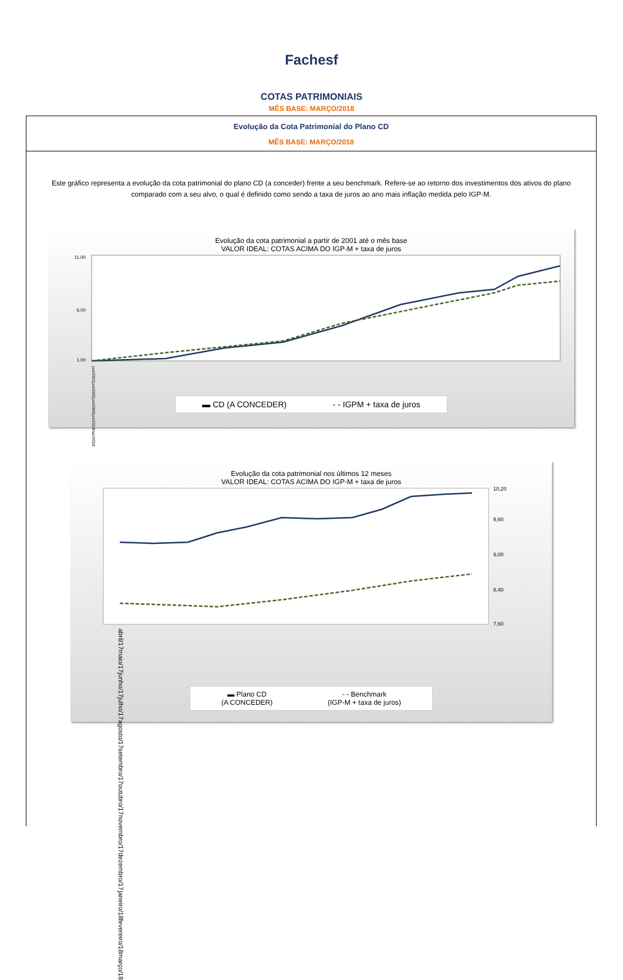Fachesf
COTAS PATRIMONIAIS
MÊS BASE: MARÇO/2018
Evolução da Cota Patrimonial do Plano CD
MÊS BASE: MARÇO/2018
Este gráfico representa a evolução da cota patrimonial do plano CD (a conceder) frente a seu benchmark. Refere-se ao retorno dos investimentos dos ativos do plano comparado com a seu alvo, o qual é definido como sendo a taxa de juros ao ano mais inflação medida pelo IGP-M.
Evolução da cota patrimonial a partir de 2001 até o mês base
VALOR IDEAL: COTAS ACIMA DO IGP-M + taxa de juros
11,00
6,00
1,00
jun/2001 jun/2005 jun/2009 jun/2013 mar/2018
▬ CD (A CONCEDER) - - IGPM + taxa de juros
Evolução da cota patrimonial nos últimos 12 meses
VALOR IDEAL: COTAS ACIMA DO IGP-M + taxa de juros
10,20
9,60
9,00
8,40
7,60
abril/17 maio/17 junho/17 julho/17 agosto/17 setembro/17 outubro/17 novembro/17 dezembro/17 janeiro/18 fevereiro/18 março/18
▬ Plano CD
(A CONCEDER) - - Benchmark
(IGP-M + taxa de juros)